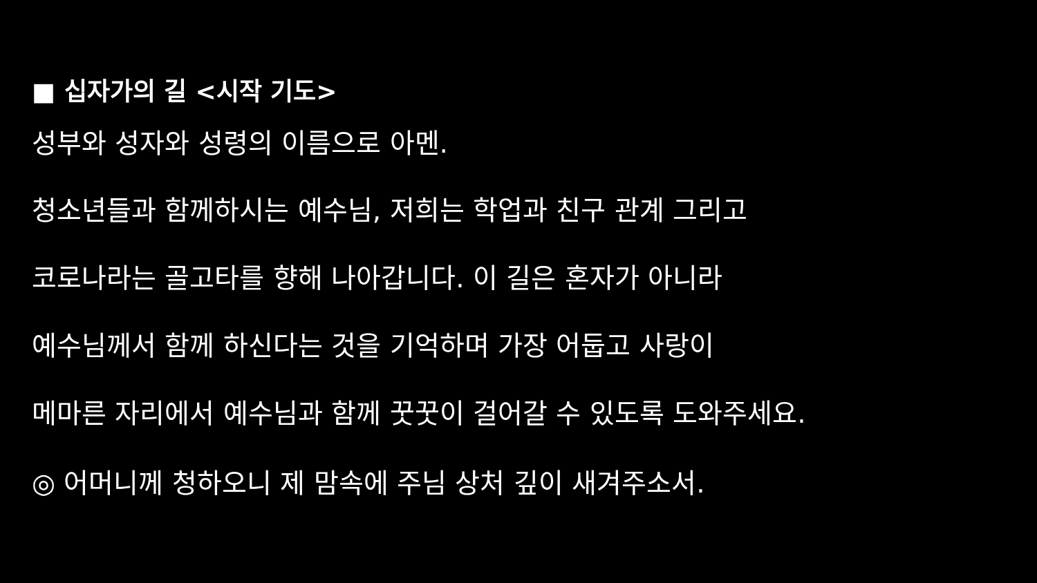■ 십자가의 길 <시작 기도>
성부와 성자와 성령의 이름으로 아멘.
청소년들과 함께하시는 예수님, 저희는 학업과 친구 관계 그리고
코로나라는 골고타를 향해 나아갑니다. 이 길은 혼자가 아니라
예수님께서 함께 하신다는 것을 기억하며 가장 어둡고 사랑이
메마른 자리에서 예수님과 함께 꿋꿋이 걸어갈 수 있도록 도와주세요.
◎ 어머니께 청하오니 제 맘속에 주님 상처 깊이 새겨주소서.